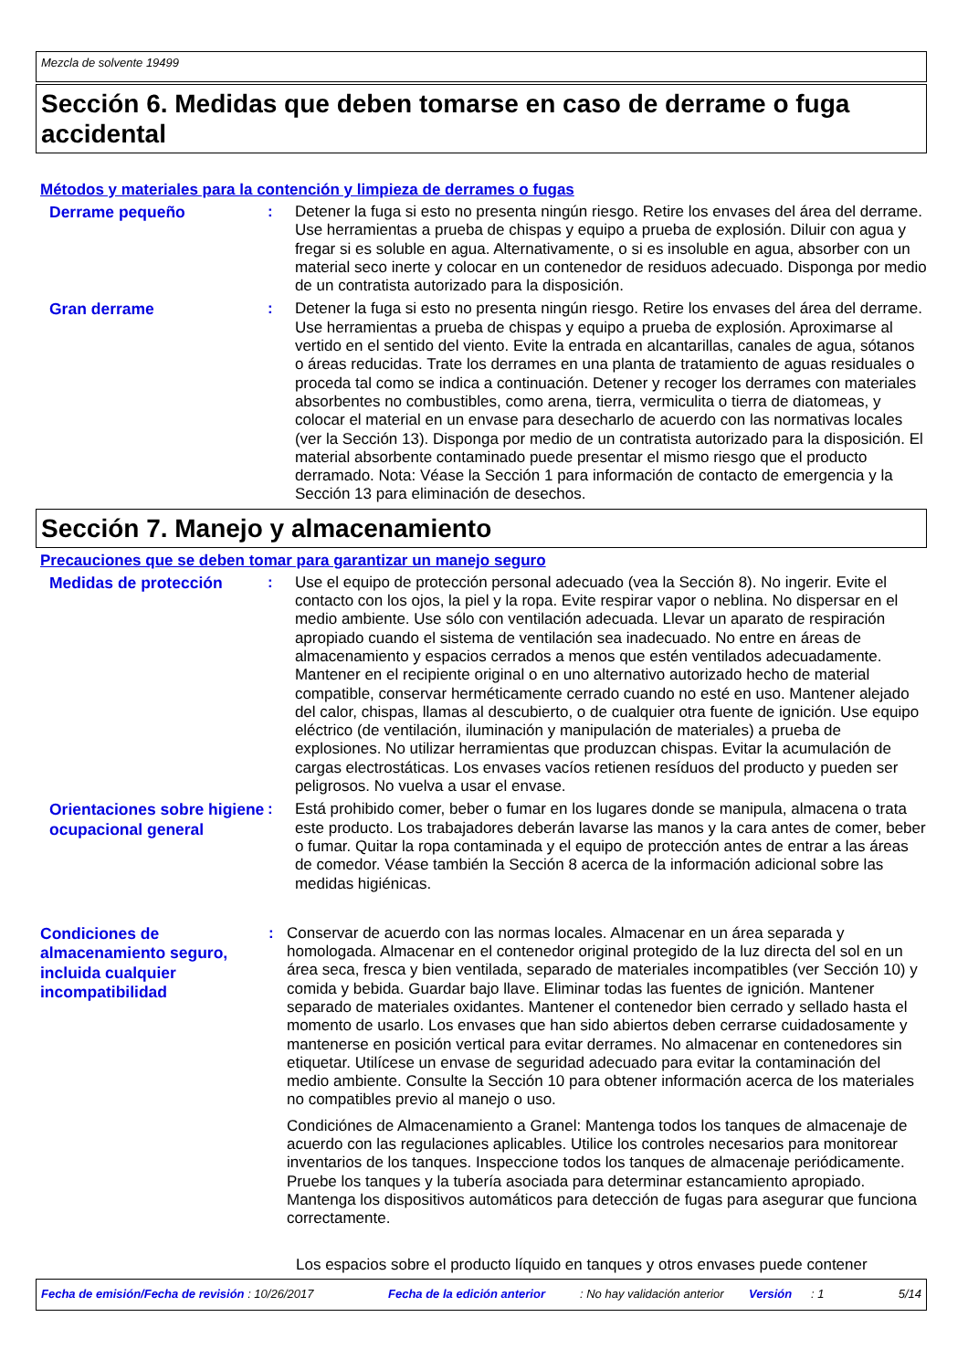Mezcla de solvente 19499
Sección 6. Medidas que deben tomarse en caso de derrame o fuga accidental
Métodos y materiales para la contención y limpieza de derrames o fugas
Derrame pequeño
: Detener la fuga si esto no presenta ningún riesgo. Retire los envases del área del derrame. Use herramientas a prueba de chispas y equipo a prueba de explosión. Diluir con agua y fregar si es soluble en agua. Alternativamente, o si es insoluble en agua, absorber con un material seco inerte y colocar en un contenedor de residuos adecuado. Disponga por medio de un contratista autorizado para la disposición.
Gran derrame
: Detener la fuga si esto no presenta ningún riesgo. Retire los envases del área del derrame. Use herramientas a prueba de chispas y equipo a prueba de explosión. Aproximarse al vertido en el sentido del viento. Evite la entrada en alcantarillas, canales de agua, sótanos o áreas reducidas. Trate los derrames en una planta de tratamiento de aguas residuales o proceda tal como se indica a continuación. Detener y recoger los derrames con materiales absorbentes no combustibles, como arena, tierra, vermiculita o tierra de diatomeas, y colocar el material en un envase para desecharlo de acuerdo con las normativas locales (ver la Sección 13). Disponga por medio de un contratista autorizado para la disposición. El material absorbente contaminado puede presentar el mismo riesgo que el producto derramado. Nota: Véase la Sección 1 para información de contacto de emergencia y la Sección 13 para eliminación de desechos.
Sección 7. Manejo y almacenamiento
Precauciones que se deben tomar para garantizar un manejo seguro
Medidas de protección
: Use el equipo de protección personal adecuado (vea la Sección 8). No ingerir. Evite el contacto con los ojos, la piel y la ropa. Evite respirar vapor o neblina. No dispersar en el medio ambiente. Use sólo con ventilación adecuada. Llevar un aparato de respiración apropiado cuando el sistema de ventilación sea inadecuado. No entre en áreas de almacenamiento y espacios cerrados a menos que estén ventilados adecuadamente. Mantener en el recipiente original o en uno alternativo autorizado hecho de material compatible, conservar herméticamente cerrado cuando no esté en uso. Mantener alejado del calor, chispas, llamas al descubierto, o de cualquier otra fuente de ignición. Use equipo eléctrico (de ventilación, iluminación y manipulación de materiales) a prueba de explosiones. No utilizar herramientas que produzcan chispas. Evitar la acumulación de cargas electrostáticas. Los envases vacíos retienen resíduos del producto y pueden ser peligrosos. No vuelva a usar el envase.
Orientaciones sobre higiene ocupacional general
: Está prohibido comer, beber o fumar en los lugares donde se manipula, almacena o trata este producto. Los trabajadores deberán lavarse las manos y la cara antes de comer, beber o fumar. Quitar la ropa contaminada y el equipo de protección antes de entrar a las áreas de comedor. Véase también la Sección 8 acerca de la información adicional sobre las medidas higiénicas.
Condiciones de almacenamiento seguro, incluida cualquier incompatibilidad
: Conservar de acuerdo con las normas locales. Almacenar en un área separada y homologada. Almacenar en el contenedor original protegido de la luz directa del sol en un área seca, fresca y bien ventilada, separado de materiales incompatibles (ver Sección 10) y comida y bebida. Guardar bajo llave. Eliminar todas las fuentes de ignición. Mantener separado de materiales oxidantes. Mantener el contenedor bien cerrado y sellado hasta el momento de usarlo. Los envases que han sido abiertos deben cerrarse cuidadosamente y mantenerse en posición vertical para evitar derrames. No almacenar en contenedores sin etiquetar. Utilícese un envase de seguridad adecuado para evitar la contaminación del medio ambiente. Consulte la Sección 10 para obtener información acerca de los materiales no compatibles previo al manejo o uso.
Condiciónes de Almacenamiento a Granel: Mantenga todos los tanques de almacenaje de acuerdo con las regulaciones aplicables. Utilice los controles necesarios para monitorear inventarios de los tanques. Inspeccione todos los tanques de almacenaje periódicamente. Pruebe los tanques y la tubería asociada para determinar estancamiento apropiado. Mantenga los dispositivos automáticos para detección de fugas para asegurar que funciona correctamente.
Los espacios sobre el producto líquido en tanques y otros envases puede contener
Fecha de emisión/Fecha de revisión : 10/26/2017 Fecha de la edición anterior: No hay validación anterior Versión: 1 5/14